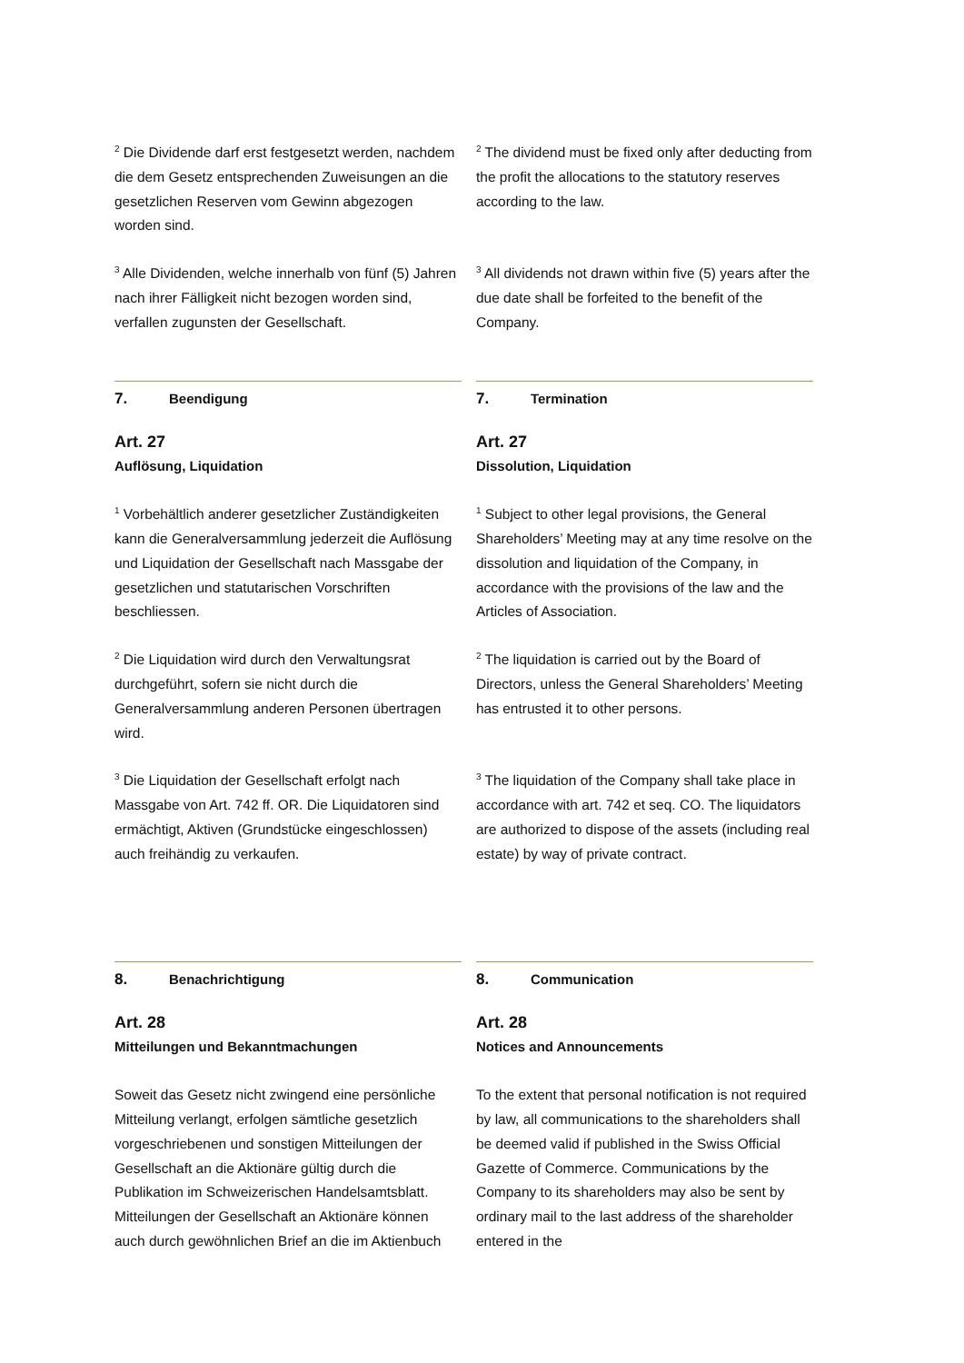<sup>2</sup> Die Dividende darf erst festgesetzt werden, nachdem die dem Gesetz entsprechenden Zuweisungen an die gesetzlichen Reserven vom Gewinn abgezogen worden sind.
<sup>2</sup> The dividend must be fixed only after deducting from the profit the allocations to the statutory reserves according to the law.
<sup>3</sup> Alle Dividenden, welche innerhalb von fünf (5) Jahren nach ihrer Fälligkeit nicht bezogen worden sind, verfallen zugunsten der Gesellschaft.
<sup>3</sup> All dividends not drawn within five (5) years after the due date shall be forfeited to the benefit of the Company.
7. Beendigung
Art. 27
Auflösung, Liquidation
7. Termination
Art. 27
Dissolution, Liquidation
<sup>1</sup> Vorbehältlich anderer gesetzlicher Zuständigkeiten kann die Generalversammlung jederzeit die Auflösung und Liquidation der Gesellschaft nach Massgabe der gesetzlichen und statutarischen Vorschriften beschliessen.
<sup>1</sup> Subject to other legal provisions, the General Shareholders’ Meeting may at any time resolve on the dissolution and liquidation of the Company, in accordance with the provisions of the law and the Articles of Association.
<sup>2</sup> Die Liquidation wird durch den Verwaltungsrat durchgeführt, sofern sie nicht durch die Generalversammlung anderen Personen übertragen wird.
<sup>2</sup> The liquidation is carried out by the Board of Directors, unless the General Shareholders’ Meeting has entrusted it to other persons.
<sup>3</sup> Die Liquidation der Gesellschaft erfolgt nach Massgabe von Art. 742 ff. OR. Die Liquidatoren sind ermächtigt, Aktiven (Grundstücke eingeschlossen) auch freihändig zu verkaufen.
<sup>3</sup> The liquidation of the Company shall take place in accordance with art. 742 et seq. CO. The liquidators are authorized to dispose of the assets (including real estate) by way of private contract.
8. Benachrichtigung
Art. 28
Mitteilungen und Bekanntmachungen
8. Communication
Art. 28
Notices and Announcements
Soweit das Gesetz nicht zwingend eine persönliche Mitteilung verlangt, erfolgen sämtliche gesetzlich vorgeschriebenen und sonstigen Mitteilungen der Gesellschaft an die Aktionäre gültig durch die Publikation im Schweizerischen Handelsamtsblatt. Mitteilungen der Gesellschaft an Aktionäre können auch durch gewöhnlichen Brief an die im Aktienbuch
To the extent that personal notification is not required by law, all communications to the shareholders shall be deemed valid if published in the Swiss Official Gazette of Commerce. Communications by the Company to its shareholders may also be sent by ordinary mail to the last address of the shareholder entered in the